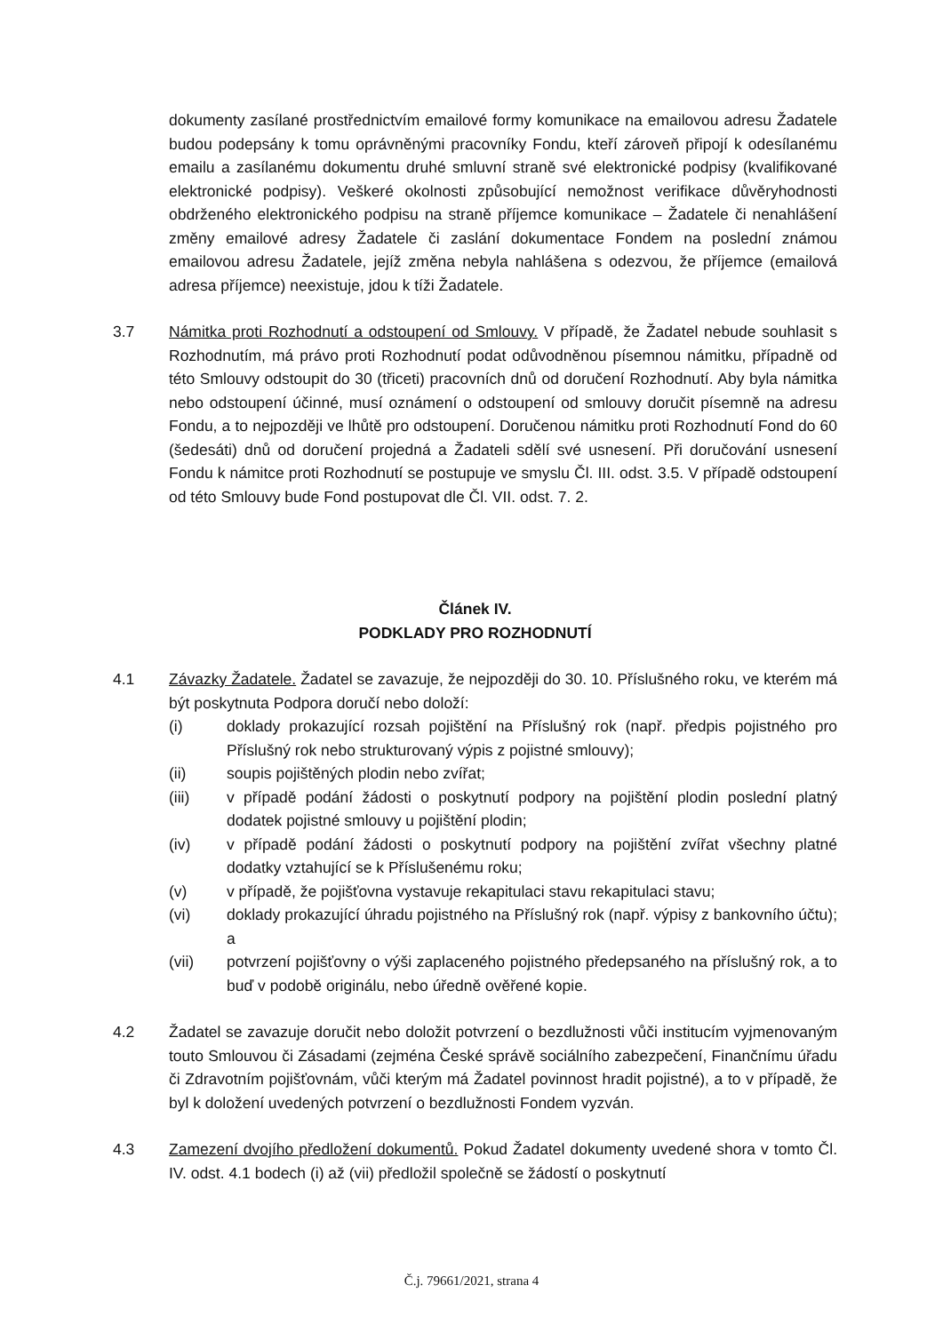dokumenty zasílané prostřednictvím emailové formy komunikace na emailovou adresu Žadatele budou podepsány k tomu oprávněnými pracovníky Fondu, kteří zároveň připojí k odesílanému emailu a zasílanému dokumentu druhé smluvní straně své elektronické podpisy (kvalifikované elektronické podpisy). Veškeré okolnosti způsobující nemožnost verifikace důvěryhodnosti obdrženého elektronického podpisu na straně příjemce komunikace – Žadatele či nenahlášení změny emailové adresy Žadatele či zaslání dokumentace Fondem na poslední známou emailovou adresu Žadatele, jejíž změna nebyla nahlášena s odezvou, že příjemce (emailová adresa příjemce) neexistuje, jdou k tíži Žadatele.
3.7 Námitka proti Rozhodnutí a odstoupení od Smlouvy. V případě, že Žadatel nebude souhlasit s Rozhodnutím, má právo proti Rozhodnutí podat odůvodněnou písemnou námitku, případně od této Smlouvy odstoupit do 30 (třiceti) pracovních dnů od doručení Rozhodnutí. Aby byla námitka nebo odstoupení účinné, musí oznámení o odstoupení od smlouvy doručit písemně na adresu Fondu, a to nejpozději ve lhůtě pro odstoupení. Doručenou námitku proti Rozhodnutí Fond do 60 (šedesáti) dnů od doručení projedná a Žadateli sdělí své usnesení. Při doručování usnesení Fondu k námitce proti Rozhodnutí se postupuje ve smyslu Čl. III. odst. 3.5. V případě odstoupení od této Smlouvy bude Fond postupovat dle Čl. VII. odst. 7. 2.
Článek IV.
PODKLADY PRO ROZHODNUTÍ
4.1 Závazky Žadatele. Žadatel se zavazuje, že nejpozději do 30. 10. Příslušného roku, ve kterém má být poskytnuta Podpora doručí nebo doloží:
(i) doklady prokazující rozsah pojištění na Příslušný rok (např. předpis pojistného pro Příslušný rok nebo strukturovaný výpis z pojistné smlouvy);
(ii) soupis pojištěných plodin nebo zvířat;
(iii) v případě podání žádosti o poskytnutí podpory na pojištění plodin poslední platný dodatek pojistné smlouvy u pojištění plodin;
(iv) v případě podání žádosti o poskytnutí podpory na pojištění zvířat všechny platné dodatky vztahující se k Příslušenému roku;
(v) v případě, že pojišťovna vystavuje rekapitulaci stavu rekapitulaci stavu;
(vi) doklady prokazující úhradu pojistného na Příslušný rok (např. výpisy z bankovního účtu); a
(vii) potvrzení pojišťovny o výši zaplaceného pojistného předepsaného na příslušný rok, a to buď v podobě originálu, nebo úředně ověřené kopie.
4.2 Žadatel se zavazuje doručit nebo doložit potvrzení o bezdlužnosti vůči institucím vyjmenovaným touto Smlouvou či Zásadami (zejména České správě sociálního zabezpečení, Finančnímu úřadu či Zdravotním pojišťovnám, vůči kterým má Žadatel povinnost hradit pojistné), a to v případě, že byl k doložení uvedených potvrzení o bezdlužnosti Fondem vyzván.
4.3 Zamezení dvojího předložení dokumentů. Pokud Žadatel dokumenty uvedené shora v tomto Čl. IV. odst. 4.1 bodech (i) až (vii) předložil společně se žádostí o poskytnutí
Č.j. 79661/2021, strana 4